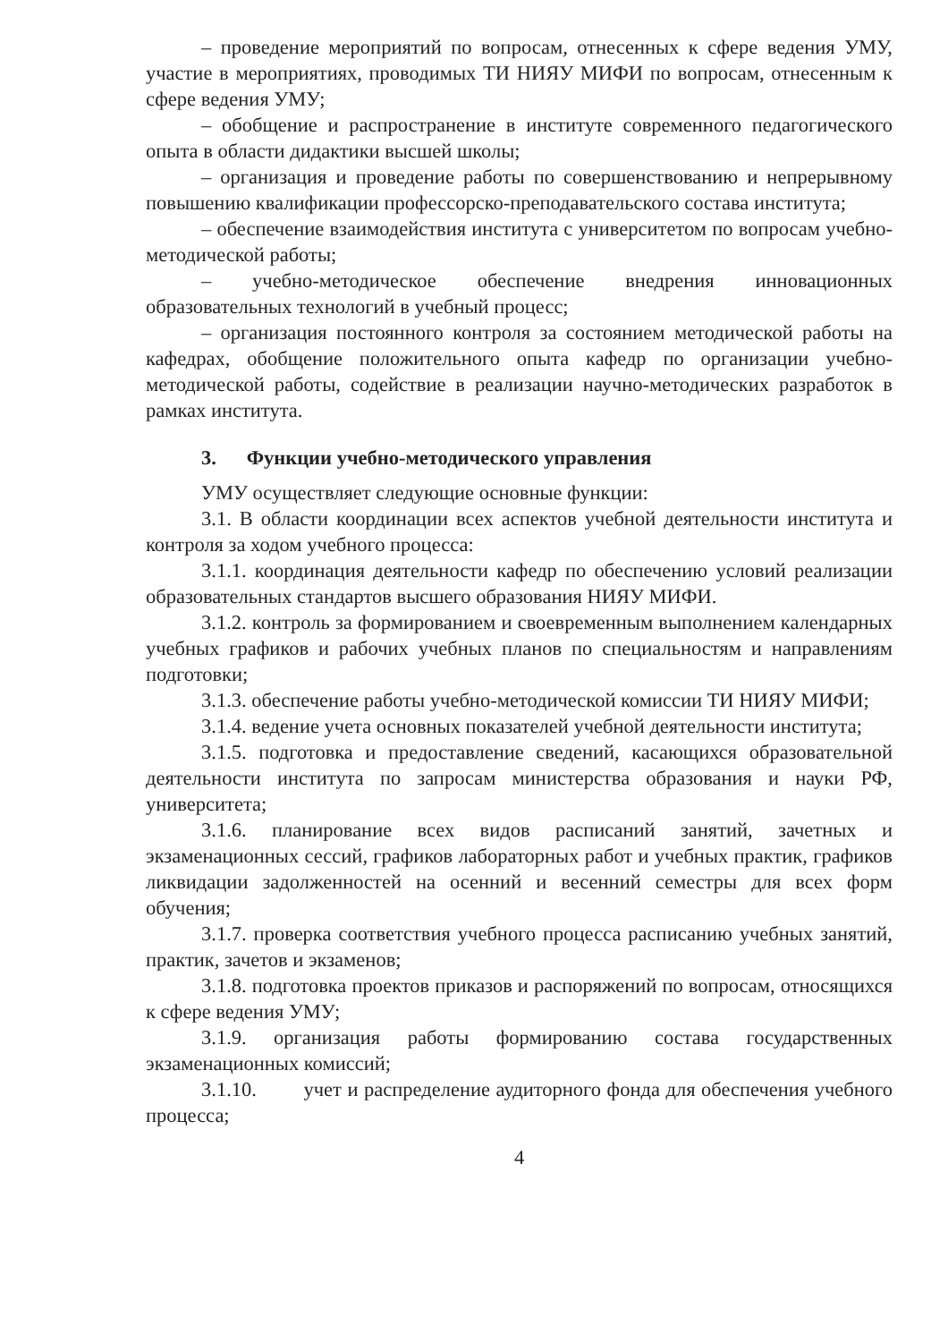– проведение мероприятий по вопросам, отнесенных к сфере ведения УМУ, участие в мероприятиях, проводимых ТИ НИЯУ МИФИ по вопросам, отнесенным к сфере ведения УМУ;
– обобщение и распространение в институте современного педагогического опыта в области дидактики высшей школы;
– организация и проведение работы по совершенствованию и непрерывному повышению квалификации профессорско-преподавательского состава института;
– обеспечение взаимодействия института с университетом по вопросам учебно-методической работы;
– учебно-методическое обеспечение внедрения инновационных образовательных технологий в учебный процесс;
– организация постоянного контроля за состоянием методической работы на кафедрах, обобщение положительного опыта кафедр по организации учебно-методической работы, содействие в реализации научно-методических разработок в рамках института.
3. Функции учебно-методического управления
УМУ осуществляет следующие основные функции:
3.1. В области координации всех аспектов учебной деятельности института и контроля за ходом учебного процесса:
3.1.1. координация деятельности кафедр по обеспечению условий реализации образовательных стандартов высшего образования НИЯУ МИФИ.
3.1.2. контроль за формированием и своевременным выполнением календарных учебных графиков и рабочих учебных планов по специальностям и направлениям подготовки;
3.1.3. обеспечение работы учебно-методической комиссии ТИ НИЯУ МИФИ;
3.1.4. ведение учета основных показателей учебной деятельности института;
3.1.5. подготовка и предоставление сведений, касающихся образовательной деятельности института по запросам министерства образования и науки РФ, университета;
3.1.6. планирование всех видов расписаний занятий, зачетных и экзаменационных сессий, графиков лабораторных работ и учебных практик, графиков ликвидации задолженностей на осенний и весенний семестры для всех форм обучения;
3.1.7. проверка соответствия учебного процесса расписанию учебных занятий, практик, зачетов и экзаменов;
3.1.8. подготовка проектов приказов и распоряжений по вопросам, относящихся к сфере ведения УМУ;
3.1.9. организация работы формированию состава государственных экзаменационных комиссий;
3.1.10. учет и распределение аудиторного фонда для обеспечения учебного процесса;
4